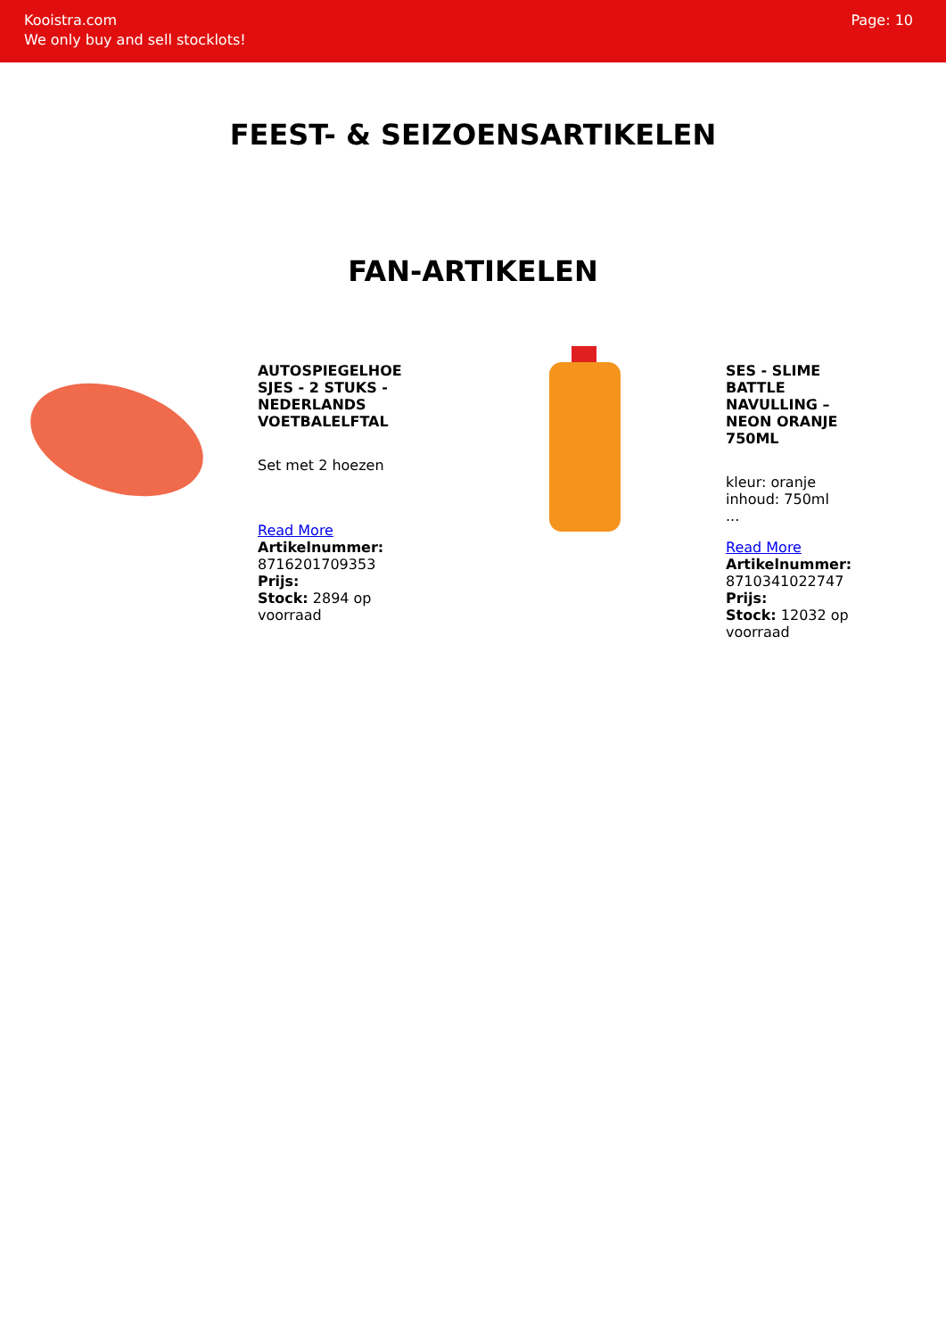Kooistra.com
We only buy and sell stocklots!
Page: 10
FEEST- & SEIZOENSARTIKELEN
FAN-ARTIKELEN
AUTOSPIEGELHOE SJES - 2 STUKS - NEDERLANDS VOETBALELFTAL
Set met 2 hoezen
Read More
Artikelnummer:
8716201709353
Prijs:
Stock: 2894 op voorraad
SES - SLIME BATTLE NAVULLING – NEON ORANJE 750ML
kleur: oranje
inhoud: 750ml
...
Read More
Artikelnummer:
8710341022747
Prijs:
Stock: 12032 op voorraad